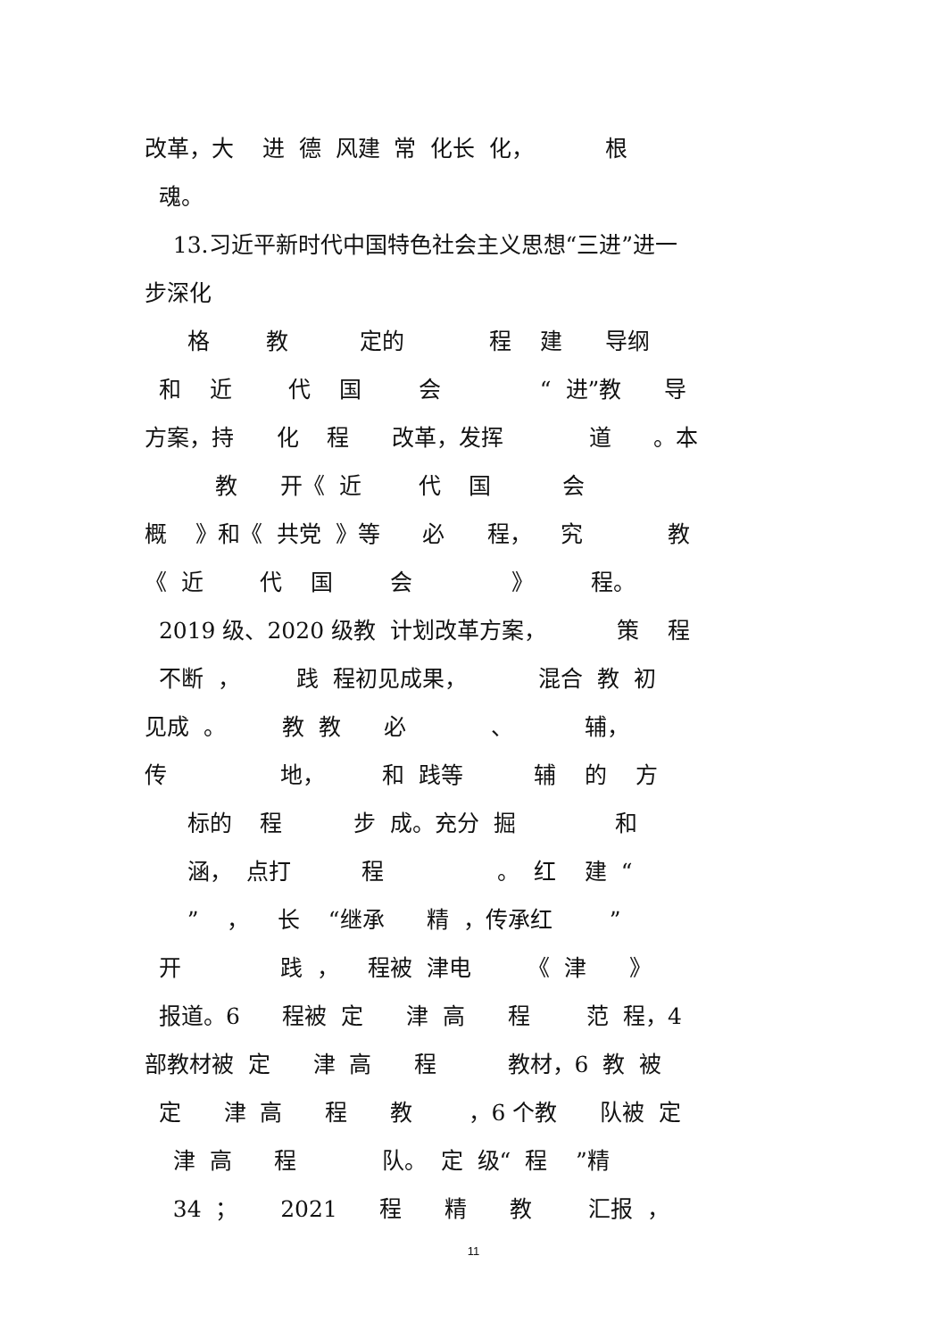改革，大 进 德 风建 常 化长 化， 根
魂。
13.习近平新时代中国特色社会主义思想“三进”进一
步深化
格 教 定的 程 建 导纲
和 近 代 国 会 “ 进”教 导
方案，持 化 程 改革，发挥 道 。本
教 开《 近 代 国 会
概 》和《 共党 》等 必 程， 究 教
《 近 代 国 会 》 程。
2019 级、2020 级教 计划改革方案， 策 程
不断 ， 践 程初见成果， 混合 教 初
见成 。 教 教 必 、 辅，
传 地， 和 践等 辅 的 方
标的 程 步 成。充分 掘 和
涵， 点打 程 。 红 建 “
” ， 长 “继承 精 ，传承红 ”
开 践 ， 程被 津电 《 津 》
报道。6 程被 定 津 高 程 范 程，4
部教材被 定 津 高 程 教材，6 教 被
定 津 高 程 教 ，6 个教 队被 定
津 高 程 队。 定 级“ 程 ”精
34 ； 2021 程 精 教 汇报 ，
11